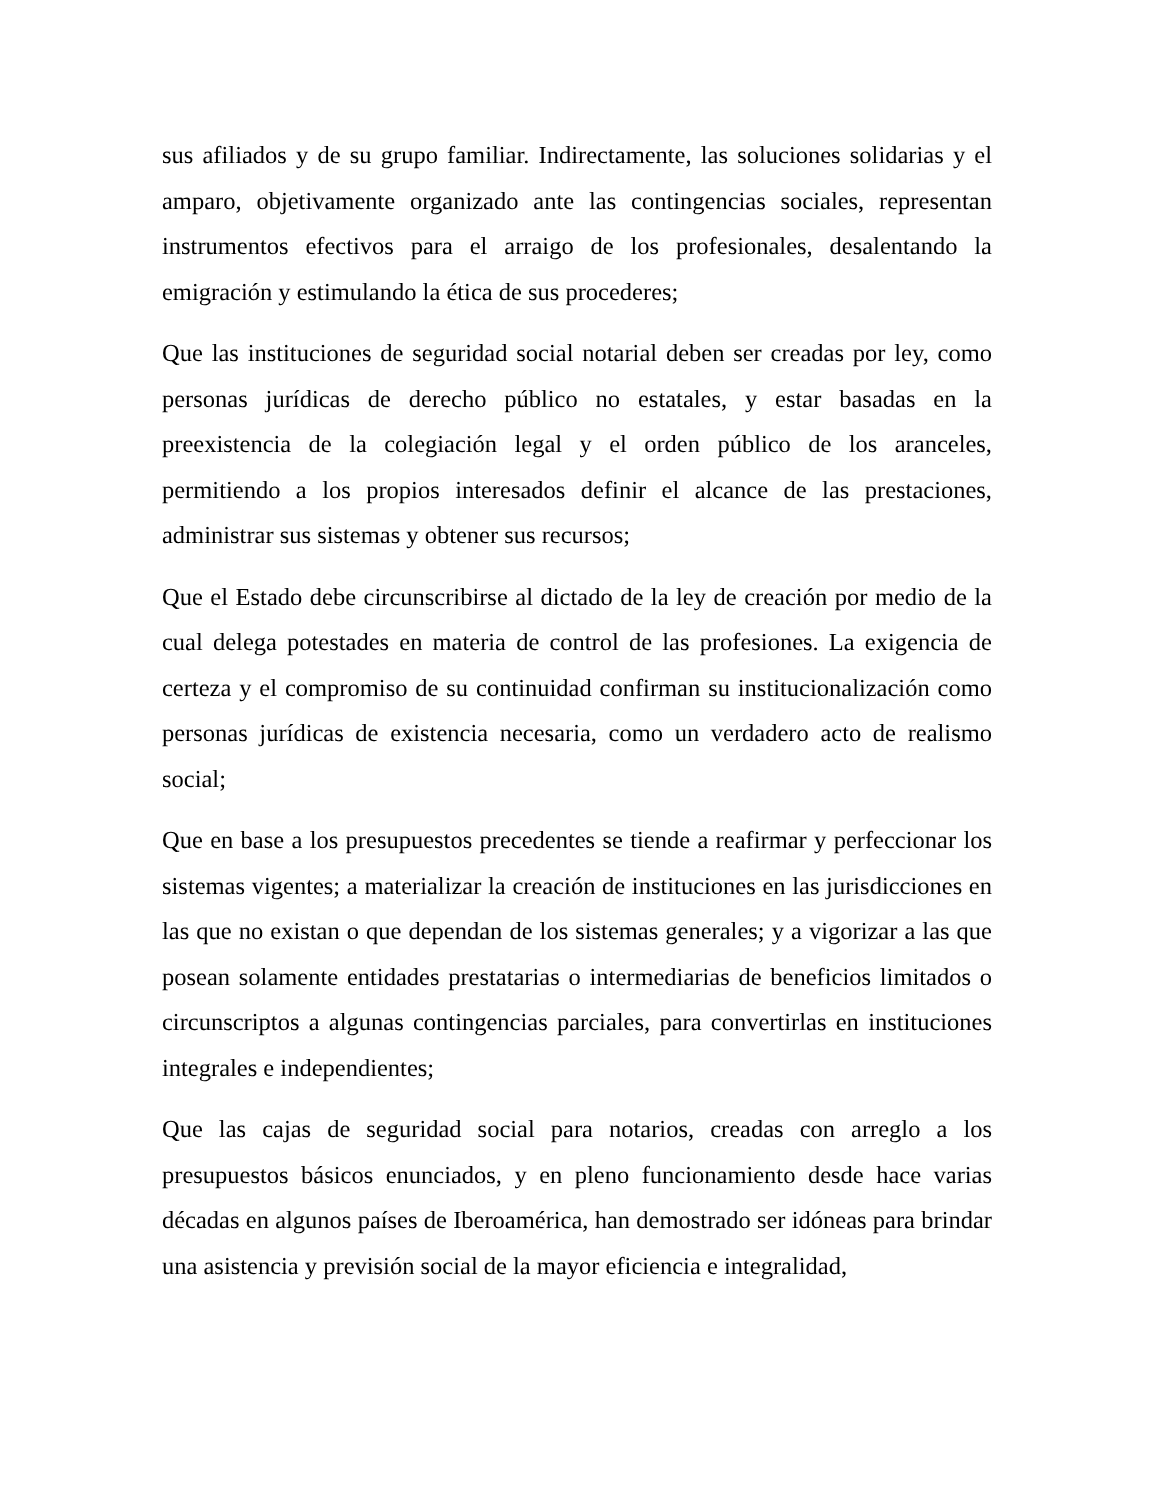sus afiliados y de su grupo familiar. Indirectamente, las soluciones solidarias y el amparo, objetivamente organizado ante las contingencias sociales, representan instrumentos efectivos para el arraigo de los profesionales, desalentando la emigración y estimulando la ética de sus procederes;
Que las instituciones de seguridad social notarial deben ser creadas por ley, como personas jurídicas de derecho público no estatales, y estar basadas en la preexistencia de la colegiación legal y el orden público de los aranceles, permitiendo a los propios interesados definir el alcance de las prestaciones, administrar sus sistemas y obtener sus recursos;
Que el Estado debe circunscribirse al dictado de la ley de creación por medio de la cual delega potestades en materia de control de las profesiones. La exigencia de certeza y el compromiso de su continuidad confirman su institucionalización como personas jurídicas de existencia necesaria, como un verdadero acto de realismo social;
Que en base a los presupuestos precedentes se tiende a reafirmar y perfeccionar los sistemas vigentes; a materializar la creación de instituciones en las jurisdicciones en las que no existan o que dependan de los sistemas generales; y a vigorizar a las que posean solamente entidades prestatarias o intermediarias de beneficios limitados o circunscriptos a algunas contingencias parciales, para convertirlas en instituciones integrales e independientes;
Que las cajas de seguridad social para notarios, creadas con arreglo a los presupuestos básicos enunciados, y en pleno funcionamiento desde hace varias décadas en algunos países de Iberoamérica, han demostrado ser idóneas para brindar una asistencia y previsión social de la mayor eficiencia e integralidad,